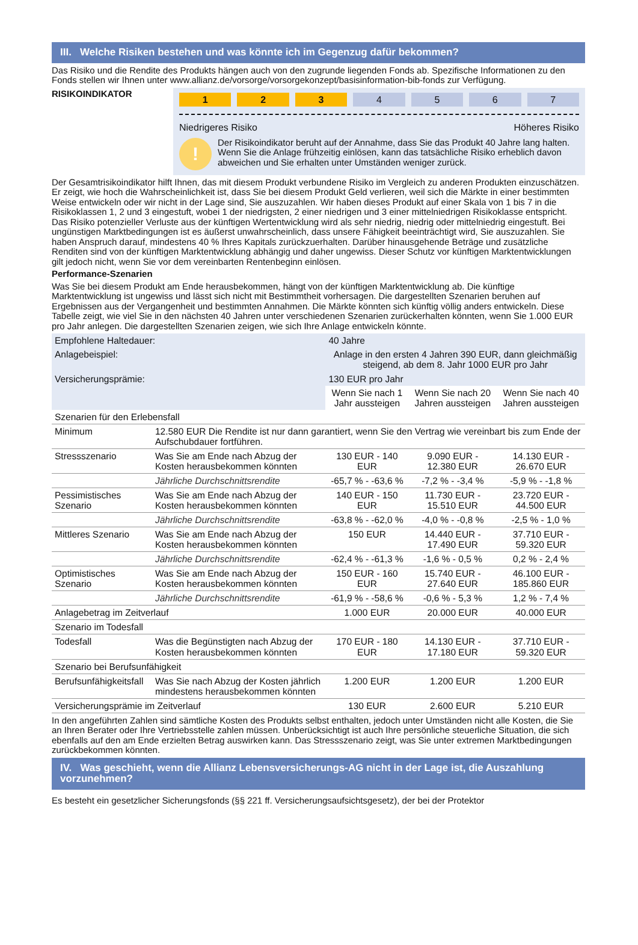III. Welche Risiken bestehen und was könnte ich im Gegenzug dafür bekommen?
Das Risiko und die Rendite des Produkts hängen auch von den zugrunde liegenden Fonds ab. Spezifische Informationen zu den Fonds stellen wir Ihnen unter www.allianz.de/vorsorge/vorsorgekonzept/basisinformation-bib-fonds zur Verfügung.
RISIKOINDIKATOR
1 2 3 4 5 6 7
Niedrigeres Risiko Höheres Risiko
!
Der Risikoindikator beruht auf der Annahme, dass Sie das Produkt 40 Jahre lang halten. Wenn Sie die Anlage frühzeitig einlösen, kann das tatsächliche Risiko erheblich davon abweichen und Sie erhalten unter Umständen weniger zurück.
Der Gesamtrisikoindikator hilft Ihnen, das mit diesem Produkt verbundene Risiko im Vergleich zu anderen Produkten einzuschätzen. Er zeigt, wie hoch die Wahrscheinlichkeit ist, dass Sie bei diesem Produkt Geld verlieren, weil sich die Märkte in einer bestimmten Weise entwickeln oder wir nicht in der Lage sind, Sie auszuzahlen. Wir haben dieses Produkt auf einer Skala von 1 bis 7 in die Risikoklassen 1, 2 und 3 eingestuft, wobei 1 der niedrigsten, 2 einer niedrigen und 3 einer mittelniedrigen Risikoklasse entspricht. Das Risiko potenzieller Verluste aus der künftigen Wertentwicklung wird als sehr niedrig, niedrig oder mittelniedrig eingestuft. Bei ungünstigen Marktbedingungen ist es äußerst unwahrscheinlich, dass unsere Fähigkeit beeinträchtigt wird, Sie auszuzahlen. Sie haben Anspruch darauf, mindestens 40 % Ihres Kapitals zurückzuerhalten. Darüber hinausgehende Beträge und zusätzliche Renditen sind von der künftigen Marktentwicklung abhängig und daher ungewiss. Dieser Schutz vor künftigen Marktentwicklungen gilt jedoch nicht, wenn Sie vor dem vereinbarten Rentenbeginn einlösen.
Performance-Szenarien
Was Sie bei diesem Produkt am Ende herausbekommen, hängt von der künftigen Marktentwicklung ab. Die künftige Marktentwicklung ist ungewiss und lässt sich nicht mit Bestimmtheit vorhersagen. Die dargestellten Szenarien beruhen auf Ergebnissen aus der Vergangenheit und bestimmten Annahmen. Die Märkte könnten sich künftig völlig anders entwickeln. Diese Tabelle zeigt, wie viel Sie in den nächsten 40 Jahren unter verschiedenen Szenarien zurückerhalten könnten, wenn Sie 1.000 EUR pro Jahr anlegen. Die dargestellten Szenarien zeigen, wie sich Ihre Anlage entwickeln könnte.
| Empfohlene Haltedauer: | | 40 Jahre | | |
| Anlagebeispiel: | | Anlage in den ersten 4 Jahren 390 EUR, dann gleichmäßig steigend, ab dem 8. Jahr 1000 EUR pro Jahr | | |
| Versicherungsprämie: | | 130 EUR pro Jahr | | |
| | | Wenn Sie nach 1 Jahr aussteigen | Wenn Sie nach 20 Jahren aussteigen | Wenn Sie nach 40 Jahren aussteigen |
| Szenarien für den Erlebensfall | | | | |
| Minimum | 12.580 EUR Die Rendite ist nur dann garantiert, wenn Sie den Vertrag wie vereinbart bis zum Ende der Aufschubdauer fortführen. | | | |
| Stressszenario | Was Sie am Ende nach Abzug der Kosten herausbekommen könnten | 130 EUR - 140 EUR | 9.090 EUR - 12.380 EUR | 14.130 EUR - 26.670 EUR |
| | Jährliche Durchschnittsrendite | -65,7 % - -63,6 % | -7,2 % - -3,4 % | -5,9 % - -1,8 % |
| Pessimistisches Szenario | Was Sie am Ende nach Abzug der Kosten herausbekommen könnten | 140 EUR - 150 EUR | 11.730 EUR - 15.510 EUR | 23.720 EUR - 44.500 EUR |
| | Jährliche Durchschnittsrendite | -63,8 % - -62,0 % | -4,0 % - -0,8 % | -2,5 % - 1,0 % |
| Mittleres Szenario | Was Sie am Ende nach Abzug der Kosten herausbekommen könnten | 150 EUR | 14.440 EUR - 17.490 EUR | 37.710 EUR - 59.320 EUR |
| | Jährliche Durchschnittsrendite | -62,4 % - -61,3 % | -1,6 % - 0,5 % | 0,2 % - 2,4 % |
| Optimistisches Szenario | Was Sie am Ende nach Abzug der Kosten herausbekommen könnten | 150 EUR - 160 EUR | 15.740 EUR - 27.640 EUR | 46.100 EUR - 185.860 EUR |
| | Jährliche Durchschnittsrendite | -61,9 % - -58,6 % | -0,6 % - 5,3 % | 1,2 % - 7,4 % |
| Anlagebetrag im Zeitverlauf | | 1.000 EUR | 20.000 EUR | 40.000 EUR |
| Szenario im Todesfall | | | | |
| Todesfall | Was die Begünstigten nach Abzug der Kosten herausbekommen könnten | 170 EUR - 180 EUR | 14.130 EUR - 17.180 EUR | 37.710 EUR - 59.320 EUR |
| Szenario bei Berufsunfähigkeit | | | | |
| Berufsunfähigkeitsfall | Was Sie nach Abzug der Kosten jährlich mindestens herausbekommen könnten | 1.200 EUR | 1.200 EUR | 1.200 EUR |
| Versicherungsprämie im Zeitverlauf | | 130 EUR | 2.600 EUR | 5.210 EUR |
In den angeführten Zahlen sind sämtliche Kosten des Produkts selbst enthalten, jedoch unter Umständen nicht alle Kosten, die Sie an Ihren Berater oder Ihre Vertriebsstelle zahlen müssen. Unberücksichtigt ist auch Ihre persönliche steuerliche Situation, die sich ebenfalls auf den am Ende erzielten Betrag auswirken kann. Das Stressszenario zeigt, was Sie unter extremen Marktbedingungen zurückbekommen könnten.
IV. Was geschieht, wenn die Allianz Lebensversicherungs-AG nicht in der Lage ist, die Auszahlung vorzunehmen?
Es besteht ein gesetzlicher Sicherungsfonds (§§ 221 ff. Versicherungsaufsichtsgesetz), der bei der Protektor